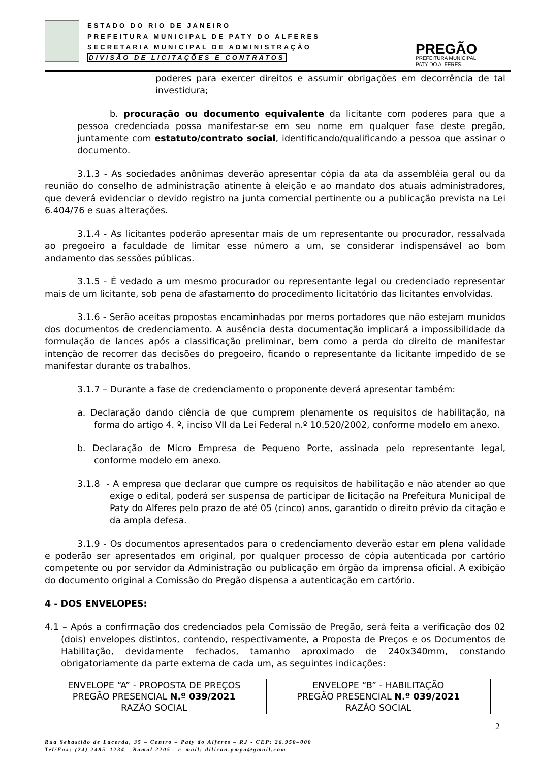ESTADO DO RIO DE JANEIRO
PREFEITURA MUNICIPAL DE PATY DO ALFERES
SECRETARIA MUNICIPAL DE ADMINISTRAÇÃO
DIVISÃO DE LICITAÇÕES E CONTRATOS
PREGÃO
PREFEITURA MUNICIPAL
PATY DO ALFERES
poderes para exercer direitos e assumir obrigações em decorrência de tal investidura;
b. procuração ou documento equivalente da licitante com poderes para que a pessoa credenciada possa manifestar-se em seu nome em qualquer fase deste pregão, juntamente com estatuto/contrato social, identificando/qualificando a pessoa que assinar o documento.
3.1.3 - As sociedades anônimas deverão apresentar cópia da ata da assembléia geral ou da reunião do conselho de administração atinente à eleição e ao mandato dos atuais administradores, que deverá evidenciar o devido registro na junta comercial pertinente ou a publicação prevista na Lei 6.404/76 e suas alterações.
3.1.4 - As licitantes poderão apresentar mais de um representante ou procurador, ressalvada ao pregoeiro a faculdade de limitar esse número a um, se considerar indispensável ao bom andamento das sessões públicas.
3.1.5 - É vedado a um mesmo procurador ou representante legal ou credenciado representar mais de um licitante, sob pena de afastamento do procedimento licitatório das licitantes envolvidas.
3.1.6 - Serão aceitas propostas encaminhadas por meros portadores que não estejam munidos dos documentos de credenciamento. A ausência desta documentação implicará a impossibilidade da formulação de lances após a classificação preliminar, bem como a perda do direito de manifestar intenção de recorrer das decisões do pregoeiro, ficando o representante da licitante impedido de se manifestar durante os trabalhos.
3.1.7 – Durante a fase de credenciamento o proponente deverá apresentar também:
a. Declaração dando ciência de que cumprem plenamente os requisitos de habilitação, na forma do artigo 4. º, inciso VII da Lei Federal n.º 10.520/2002, conforme modelo em anexo.
b. Declaração de Micro Empresa de Pequeno Porte, assinada pelo representante legal, conforme modelo em anexo.
3.1.8 - A empresa que declarar que cumpre os requisitos de habilitação e não atender ao que exige o edital, poderá ser suspensa de participar de licitação na Prefeitura Municipal de Paty do Alferes pelo prazo de até 05 (cinco) anos, garantido o direito prévio da citação e da ampla defesa.
3.1.9 - Os documentos apresentados para o credenciamento deverão estar em plena validade e poderão ser apresentados em original, por qualquer processo de cópia autenticada por cartório competente ou por servidor da Administração ou publicação em órgão da imprensa oficial. A exibição do documento original a Comissão do Pregão dispensa a autenticação em cartório.
4 - DOS ENVELOPES:
4.1 – Após a confirmação dos credenciados pela Comissão de Pregão, será feita a verificação dos 02 (dois) envelopes distintos, contendo, respectivamente, a Proposta de Preços e os Documentos de Habilitação, devidamente fechados, tamanho aproximado de 240x340mm, constando obrigatoriamente da parte externa de cada um, as seguintes indicações:
| ENVELOPE “A” - PROPOSTA DE PREÇOS PREGÃO PRESENCIAL N.º 039/2021 RAZÃO SOCIAL | ENVELOPE “B” - HABILITAÇÃO PREGÃO PRESENCIAL N.º 039/2021 RAZÃO SOCIAL |
2
Rua Sebastião de Lacerda, 35 – Centro – Paty do Alferes – RJ - CEP: 26.950–000
Tel/Fax: (24) 2485–1234 - Ramal 2205 - e–mail: dilicon.pmpa@gmail.com